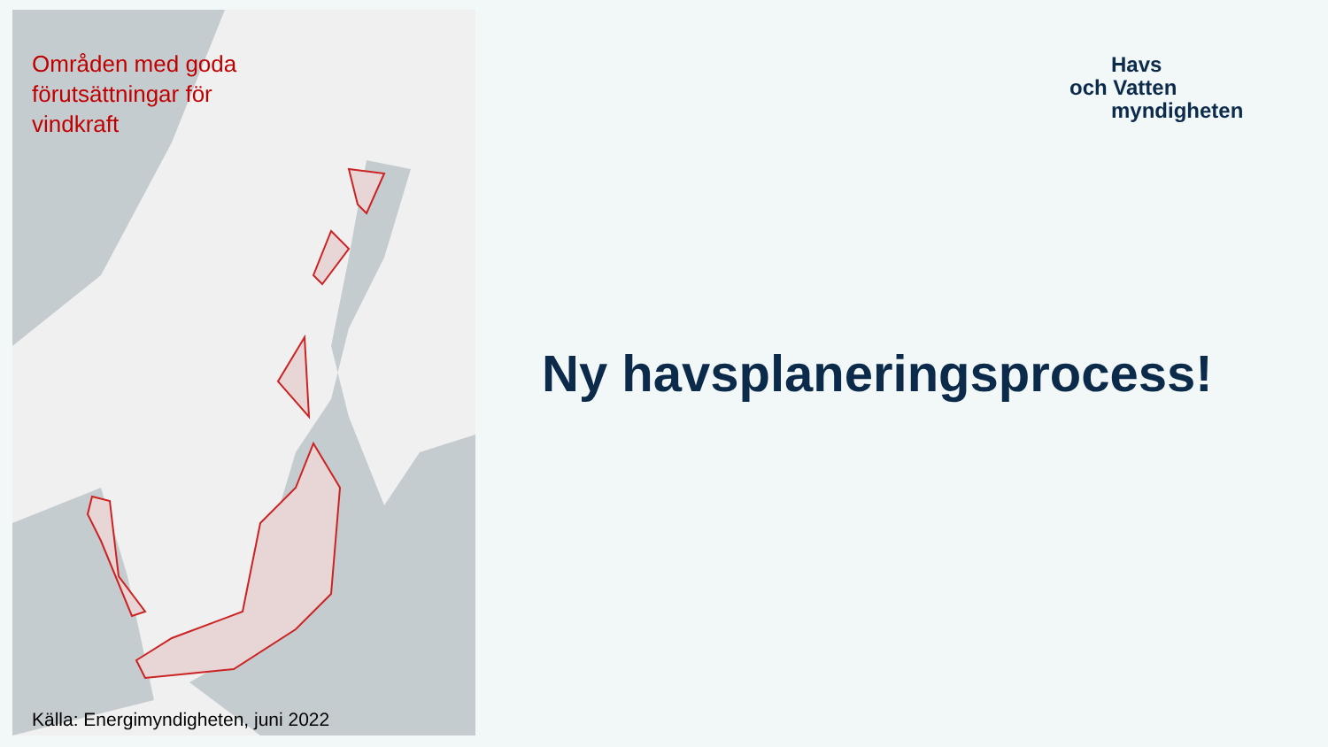Områden med goda
förutsättningar för
vindkraft
Källa: Energimyndigheten, juni 2022
Havs
och Vatten
myndigheten
Ny havsplaneringsprocess!